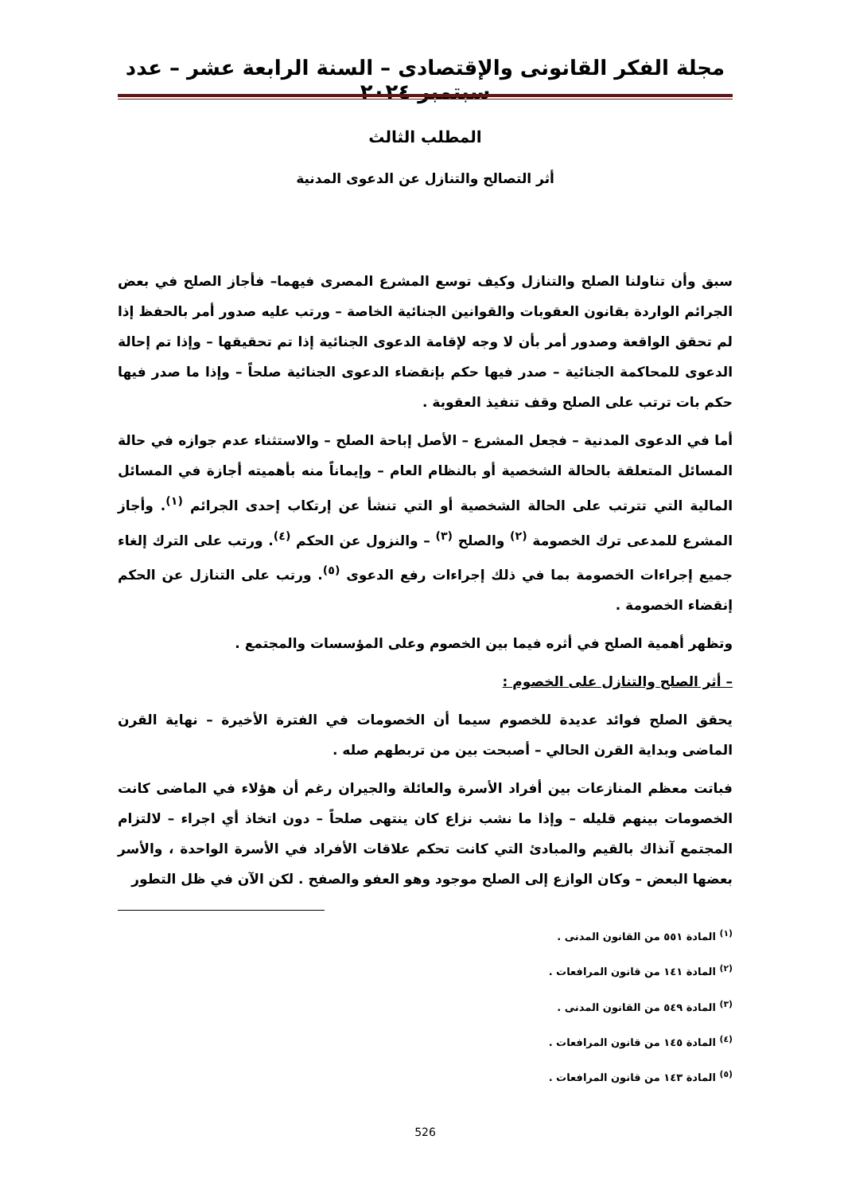مجلة الفكر القانونى والإقتصادى – السنة الرابعة عشر – عدد سبتمبر ٢٠٢٤
المطلب الثالث
أثر التصالح والتنازل عن الدعوى المدنية
سبق وأن تناولنا الصلح والتنازل وكيف توسع المشرع المصرى فيهما– فأجاز الصلح في بعض الجرائم الواردة بقانون العقوبات والقوانين الجنائية الخاصة – ورتب عليه صدور أمر بالحفظ إذا لم تحقق الواقعة وصدور أمر بأن لا وجه لإقامة الدعوى الجنائية إذا تم تحقيقها – وإذا تم إحالة الدعوى للمحاكمة الجنائية – صدر فيها حكم بإنقضاء الدعوى الجنائية صلحاً – وإذا ما صدر فيها حكم بات ترتب على الصلح وقف تنفيذ العقوبة .
أما في الدعوى المدنية – فجعل المشرع – الأصل إباحة الصلح – والاستثناء عدم جوازه في حالة المسائل المتعلقة بالحالة الشخصية أو بالنظام العام – وإيماناً منه بأهميته أجازة في المسائل المالية التي تترتب على الحالة الشخصية أو التي تنشأ عن إرتكاب إحدى الجرائم <sup>(١)</sup>. وأجاز المشرع للمدعى ترك الخصومة <sup>(٢)</sup> والصلح <sup>(٣)</sup> – والنزول عن الحكم <sup>(٤)</sup>. ورتب على الترك إلغاء جميع إجراءات الخصومة بما في ذلك إجراءات رفع الدعوى <sup>(٥)</sup>. ورتب على التنازل عن الحكم إنقضاء الخصومة .
وتظهر أهمية الصلح في أثره فيما بين الخصوم وعلى المؤسسات والمجتمع .
– أثر الصلح والتنازل على الخصوم :
يحقق الصلح فوائد عديدة للخصوم سيما أن الخصومات في الفترة الأخيرة – نهاية القرن الماضى وبداية القرن الحالي – أصبحت بين من تربطهم صله .
فباتت معظم المنازعات بين أفراد الأسرة والعائلة والجيران رغم أن هؤلاء في الماضى كانت الخصومات بينهم قليله – وإذا ما نشب نزاع كان ينتهى صلحاً – دون اتخاذ أي اجراء – لالتزام المجتمع آنذاك بالقيم والمبادئ التي كانت تحكم علاقات الأفراد في الأسرة الواحدة ، والأسر بعضها البعض – وكان الوازع إلى الصلح موجود وهو العفو والصفح . لكن الآن في ظل التطور
<sup>(١)</sup> المادة ٥٥١ من القانون المدنى .
<sup>(٢)</sup> المادة ١٤١ من قانون المرافعات .
<sup>(٣)</sup> المادة ٥٤٩ من القانون المدنى .
<sup>(٤)</sup> المادة ١٤٥ من قانون المرافعات .
<sup>(٥)</sup> المادة ١٤٣ من قانون المرافعات .
526